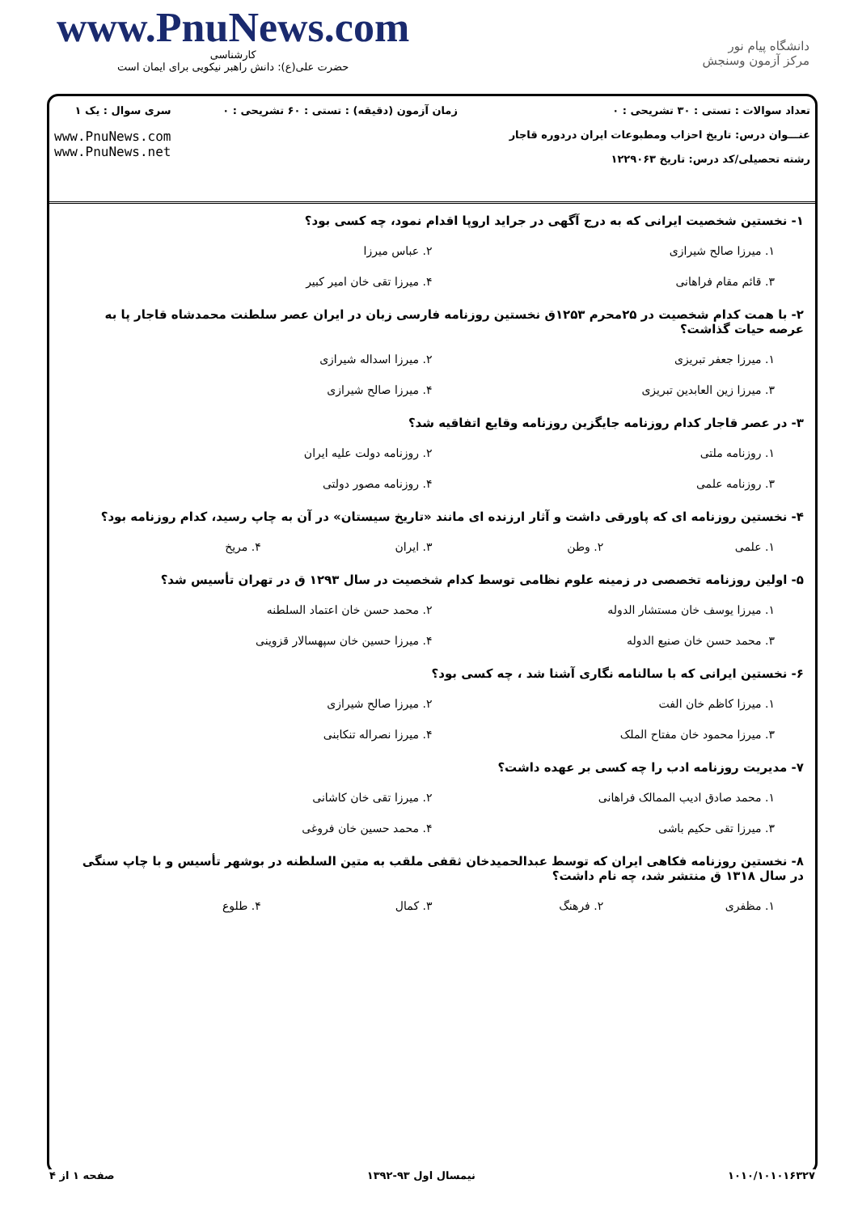www.PnuNews.com
کارشناسی
حضرت علی(ع): دانش راهبر نیکویی برای ایمان است
دانشگاه پیام نور
مرکز آزمون وسنجش
تعداد سوالات : تستی : ۳۰ تشریحی : ۰
عنـــوان درس: تاریخ احزاب ومطبوعات ایران دردوره قاجار
رشته تحصیلی/کد درس: تاریخ ۱۲۲۹۰۶۳
زمان آزمون (دقیقه) : تستی : ۶۰ تشریحی : ۰
سری سوال : یک ۱
www.PnuNews.com
www.PnuNews.net
۱- نخستین شخصیت ایرانی که به درج آگهی در جراید اروپا اقدام نمود، چه کسی بود؟
۱. میرزا صالح شیرازی
۲. عباس میرزا
۳. قائم مقام فراهانی
۴. میرزا تقی خان امیر کبیر
۲- با همت کدام شخصیت در ۲۵محرم ۱۲۵۳ق نخستین روزنامه فارسی زبان در ایران عصر سلطنت محمدشاه قاجار پا به عرصه حیات گذاشت؟
۱. میرزا جعفر تبریزی
۲. میرزا اسداله شیرازی
۳. میرزا زین العابدین تبریزی
۴. میرزا صالح شیرازی
۳- در عصر قاجار کدام روزنامه جایگزین روزنامه وقایع اتفاقیه شد؟
۱. روزنامه ملتی
۲. روزنامه دولت علیه ایران
۳. روزنامه علمی
۴. روزنامه مصور دولتی
۴- نخستین روزنامه ای که پاورقی داشت و آثار ارزنده ای مانند «تاریخ سیستان» در آن به چاپ رسید، کدام روزنامه بود؟
۱. علمی
۲. وطن
۳. ایران
۴. مریخ
۵- اولین روزنامه تخصصی در زمینه علوم نظامی توسط کدام شخصیت در سال ۱۲۹۳ ق در تهران تأسیس شد؟
۱. میرزا یوسف خان مستشار الدوله
۲. محمد حسن خان اعتماد السلطنه
۳. محمد حسن خان صنیع الدوله
۴. میرزا حسین خان سپهسالار قزوینی
۶- نخستین ایرانی که با سالنامه نگاری آشنا شد ، چه کسی بود؟
۱. میرزا کاظم خان الفت
۲. میرزا صالح شیرازی
۳. میرزا محمود خان مفتاح الملک
۴. میرزا نصراله تنکابنی
۷- مدیریت روزنامه ادب را چه کسی بر عهده داشت؟
۱. محمد صادق ادیب الممالک فراهانی
۲. میرزا تقی خان کاشانی
۳. میرزا تقی حکیم باشی
۴. محمد حسین خان فروغی
۸- نخستین روزنامه فکاهی ایران که توسط عبدالحمیدخان ثقفی ملقب به متین السلطنه در بوشهر تأسیس و با چاپ سنگی در سال ۱۳۱۸ ق منتشر شد، چه نام داشت؟
۱. مظفری
۲. فرهنگ
۳. کمال
۴. طلوع
۱۰۱۰/۱۰۱۰۱۶۳۲۷ نیمسال اول ۹۳-۱۳۹۲ صفحه ۱ از ۴